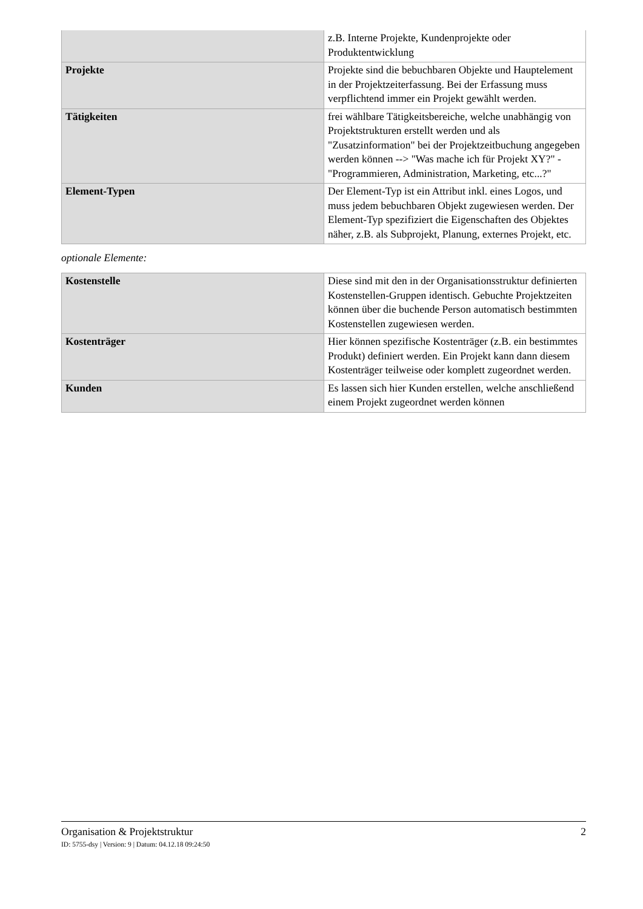| | z.B. Interne Projekte, Kundenprojekte oder Produktentwicklung |
| Projekte | Projekte sind die bebuchbaren Objekte und Hauptelement in der Projektzeiterfassung. Bei der Erfassung muss verpflichtend immer ein Projekt gewählt werden. |
| Tätigkeiten | frei wählbare Tätigkeitsbereiche, welche unabhängig von Projektstrukturen erstellt werden und als "Zusatzinformation" bei der Projektzeitbuchung angegeben werden können --> "Was mache ich für Projekt XY?" - "Programmieren, Administration, Marketing, etc...?" |
| Element-Typen | Der Element-Typ ist ein Attribut inkl. eines Logos, und muss jedem bebuchbaren Objekt zugewiesen werden. Der Element-Typ spezifiziert die Eigenschaften des Objektes näher, z.B. als Subprojekt, Planung, externes Projekt, etc. |
optionale Elemente:
| Kostenstelle | Diese sind mit den in der Organisationsstruktur definierten Kostenstellen-Gruppen identisch. Gebuchte Projektzeiten können über die buchende Person automatisch bestimmten Kostenstellen zugewiesen werden. |
| Kostenträger | Hier können spezifische Kostenträger (z.B. ein bestimmtes Produkt) definiert werden. Ein Projekt kann dann diesem Kostenträger teilweise oder komplett zugeordnet werden. |
| Kunden | Es lassen sich hier Kunden erstellen, welche anschließend einem Projekt zugeordnet werden können |
Organisation & Projektstruktur 2
ID: 5755-dsy | Version: 9 | Datum: 04.12.18 09:24:50